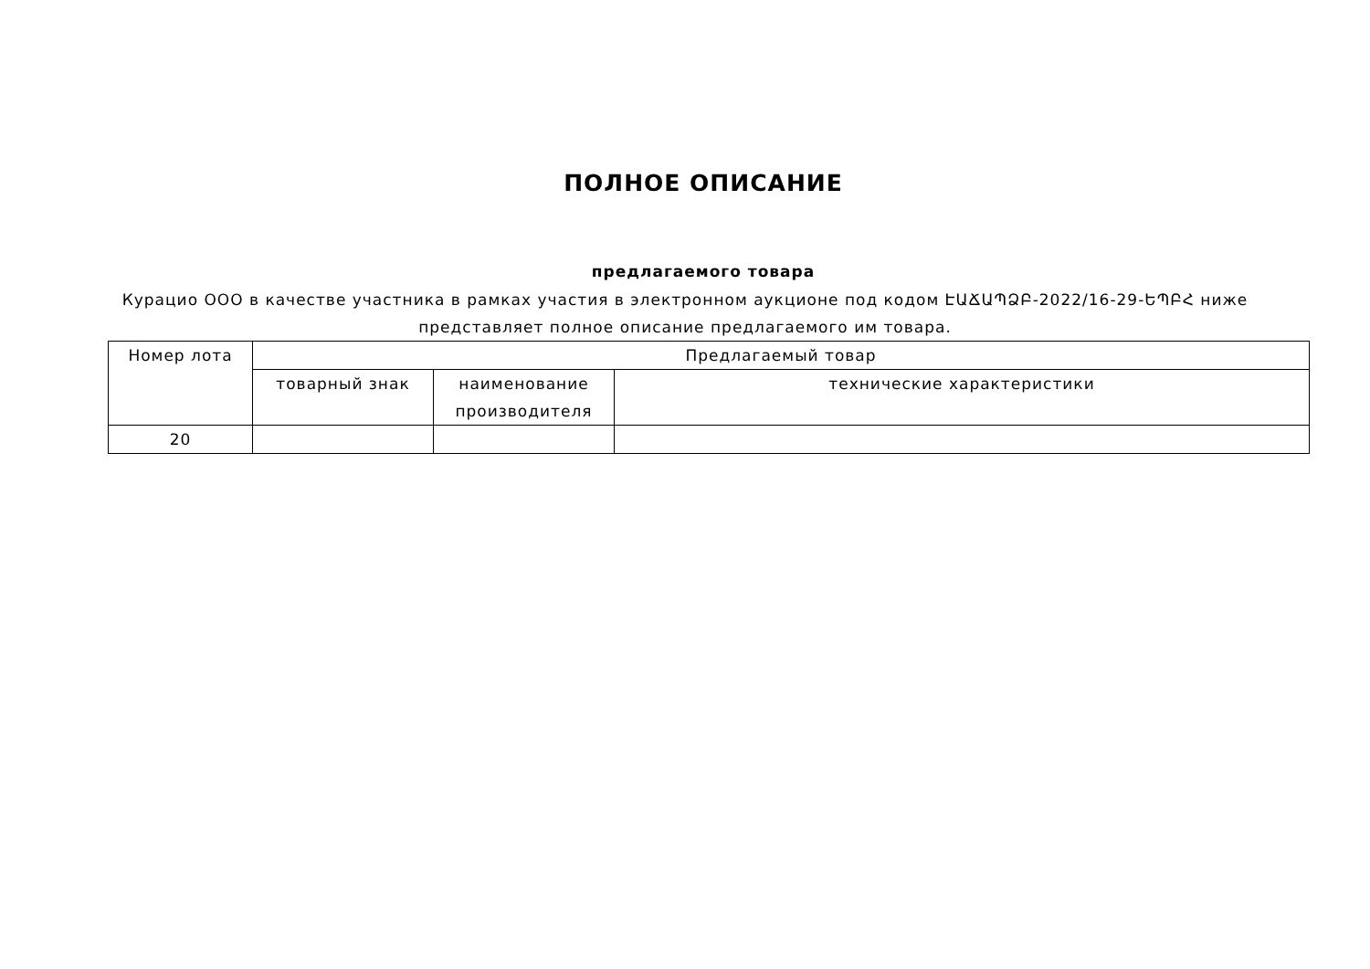ПОЛНОЕ ОПИСАНИЕ
предлагаемого товара
Курацио ООО в качестве участника в рамках участия в электронном аукционе под кодом ԷԱՃԱՊՁԲ-2022/16-29-ԵՊԲՀ ниже представляет полное описание предлагаемого им товара.
| Номер лота | Предлагаемый товар | | |
| --- | --- | --- | --- |
| | товарный знак | наименование производителя | технические характеристики |
| 20 | | | |